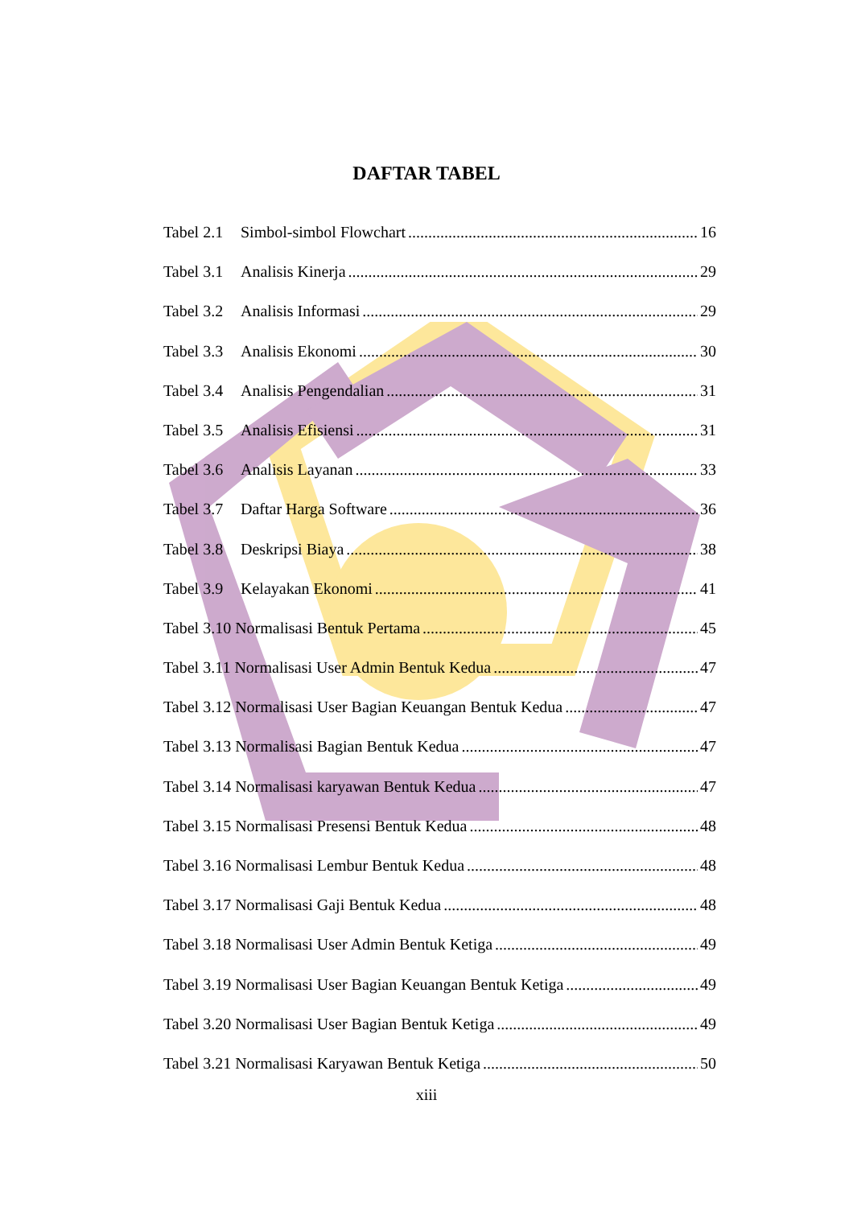DAFTAR TABEL
Tabel 2.1 Simbol-simbol Flowchart 16
Tabel 3.1 Analisis Kinerja 29
Tabel 3.2 Analisis Informasi 29
Tabel 3.3 Analisis Ekonomi 30
Tabel 3.4 Analisis Pengendalian 31
Tabel 3.5 Analisis Efisiensi 31
Tabel 3.6 Analisis Layanan 33
Tabel 3.7 Daftar Harga Software 36
Tabel 3.8 Deskripsi Biaya 38
Tabel 3.9 Kelayakan Ekonomi 41
Tabel 3.10 Normalisasi Bentuk Pertama 45
Tabel 3.11 Normalisasi User Admin Bentuk Kedua 47
Tabel 3.12 Normalisasi User Bagian Keuangan Bentuk Kedua 47
Tabel 3.13 Normalisasi Bagian Bentuk Kedua 47
Tabel 3.14 Normalisasi karyawan Bentuk Kedua 47
Tabel 3.15 Normalisasi Presensi Bentuk Kedua 48
Tabel 3.16 Normalisasi Lembur Bentuk Kedua 48
Tabel 3.17 Normalisasi Gaji Bentuk Kedua 48
Tabel 3.18 Normalisasi User Admin Bentuk Ketiga 49
Tabel 3.19 Normalisasi User Bagian Keuangan Bentuk Ketiga 49
Tabel 3.20 Normalisasi User Bagian Bentuk Ketiga 49
Tabel 3.21 Normalisasi Karyawan Bentuk Ketiga 50
xiii